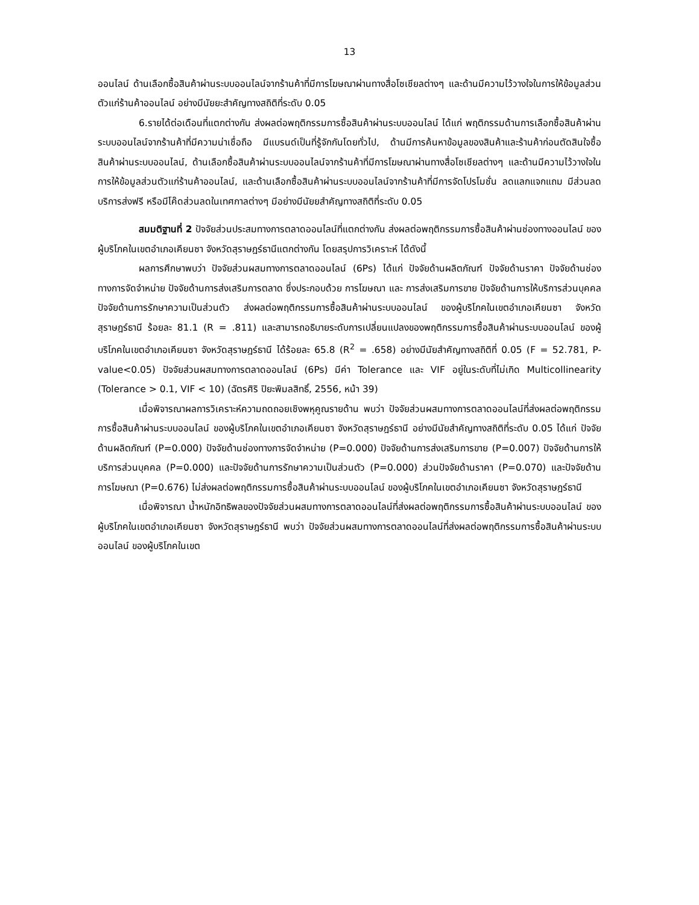13
ออนไลน์ ด้านเลือกซื้อสินค้าผ่านระบบออนไลน์จากร้านค้าที่มีการโฆษณาผ่านทางสื่อโซเชียลต่างๆ และด้านมีความไว้วางใจในการให้ข้อมูลส่วนตัวแก่ร้านค้าออนไลน์ อย่างมีนัยยะสำคัญทางสถิติที่ระดับ 0.05
6.รายได้ต่อเดือนที่แตกต่างกัน ส่งผลต่อพฤติกรรมการซื้อสินค้าผ่านระบบออนไลน์ ได้แก่ พฤติกรรมด้านการเลือกซื้อสินค้าผ่านระบบออนไลน์จากร้านค้าที่มีความน่าเชื่อถือ มีแบรนด์เป็นที่รู้จักกันโดยทั่วไป, ด้านมีการค้นหาข้อมูลของสินค้าและร้านค้าก่อนตัดสินใจซื้อ สินค้าผ่านระบบออนไลน์, ด้านเลือกซื้อสินค้าผ่านระบบออนไลน์จากร้านค้าที่มีการโฆษณาผ่านทางสื่อโซเชียลต่างๆ และด้านมีความไว้วางใจในการให้ข้อมูลส่วนตัวแก่ร้านค้าออนไลน์, และด้านเลือกซื้อสินค้าผ่านระบบออนไลน์จากร้านค้าที่มีการจัดโปรโมชั่น ลดแลกแจกแถม มีส่วนลด บริการส่งฟรี หรือมีโค๊ดส่วนลดในเทศกาลต่างๆ มีอย่างมีนัยยสำคัญทางสถิติที่ระดับ 0.05
สมมติฐานที่ 2 ปัจจัยส่วนประสมทางการตลาดออนไลน์ที่แตกต่างกัน ส่งผลต่อพฤติกรรมการซื้อสินค้าผ่านช่องทางออนไลน์ ของผู้บริโภคในเขตอำเภอเคียนซา จังหวัดสุราษฎร์ธานีแตกต่างกัน โดยสรุปการวิเคราะห์ ได้ดังนี้
ผลการศึกษาพบว่า ปัจจัยส่วนผสมทางการตลาดออนไลน์ (6Ps) ได้แก่ ปัจจัยด้านผลิตภัณฑ์ ปัจจัยด้านราคา ปัจจัยด้านช่องทางการจัดจำหน่าย ปัจจัยด้านการส่งเสริมการตลาด ซึ่งประกอบด้วย การโฆษณา และ การส่งเสริมการขาย ปัจจัยด้านการให้บริการส่วนบุคคล ปัจจัยด้านการรักษาความเป็นส่วนตัว ส่งผลต่อพฤติกรรมการซื้อสินค้าผ่านระบบออนไลน์ ของผู้บริโภคในเขตอำเภอเคียนซา จังหวัดสุราษฎร์ธานี ร้อยละ 81.1 (R = .811) และสามารถอธิบายระดับการเปลี่ยนแปลงของพฤติกรรมการซื้อสินค้าผ่านระบบออนไลน์ ของผู้บริโภคในเขตอำเภอเคียนซา จังหวัดสุราษฎร์ธานี ได้ร้อยละ 65.8 (R<sup>2</sup> = .658) อย่างมีนัยสำคัญทางสถิติที่ 0.05 (F = 52.781, P-value<0.05) ปัจจัยส่วนผสมทางการตลาดออนไลน์ (6Ps) มีค่า Tolerance และ VIF อยู่ในระดับที่ไม่เกิด Multicollinearity (Tolerance > 0.1, VIF < 10) (ฉัตรศิริ ปิยะพิมลสิทธิ์, 2556, หน้า 39)
เมื่อพิจารณาผลการวิเคราะห์ความถดถอยเชิงพหุคูณรายด้าน พบว่า ปัจจัยส่วนผสมทางการตลาดออนไลน์ที่ส่งผลต่อพฤติกรรมการซื้อสินค้าผ่านระบบออนไลน์ ของผู้บริโภคในเขตอำเภอเคียนซา จังหวัดสุราษฎร์ธานี อย่างมีนัยสำคัญทางสถิติที่ระดับ 0.05 ได้แก่ ปัจจัยด้านผลิตภัณฑ์ (P=0.000) ปัจจัยด้านช่องทางการจัดจำหน่าย (P=0.000) ปัจจัยด้านการส่งเสริมการขาย (P=0.007) ปัจจัยด้านการให้บริการส่วนบุคคล (P=0.000) และปัจจัยด้านการรักษาความเป็นส่วนตัว (P=0.000) ส่วนปัจจัยด้านราคา (P=0.070) และปัจจัยด้านการโฆษณา (P=0.676) ไม่ส่งผลต่อพฤติกรรมการซื้อสินค้าผ่านระบบออนไลน์ ของผู้บริโภคในเขตอำเภอเคียนซา จังหวัดสุราษฎร์ธานี
เมื่อพิจารณา น้ำหนักอิทธิพลของปัจจัยส่วนผสมทางการตลาดออนไลน์ที่ส่งผลต่อพฤติกรรมการซื้อสินค้าผ่านระบบออนไลน์ ของผู้บริโภคในเขตอำเภอเคียนซา จังหวัดสุราษฎร์ธานี พบว่า ปัจจัยส่วนผสมทางการตลาดออนไลน์ที่ส่งผลต่อพฤติกรรมการซื้อสินค้าผ่านระบบออนไลน์ ของผู้บริโภคในเขต